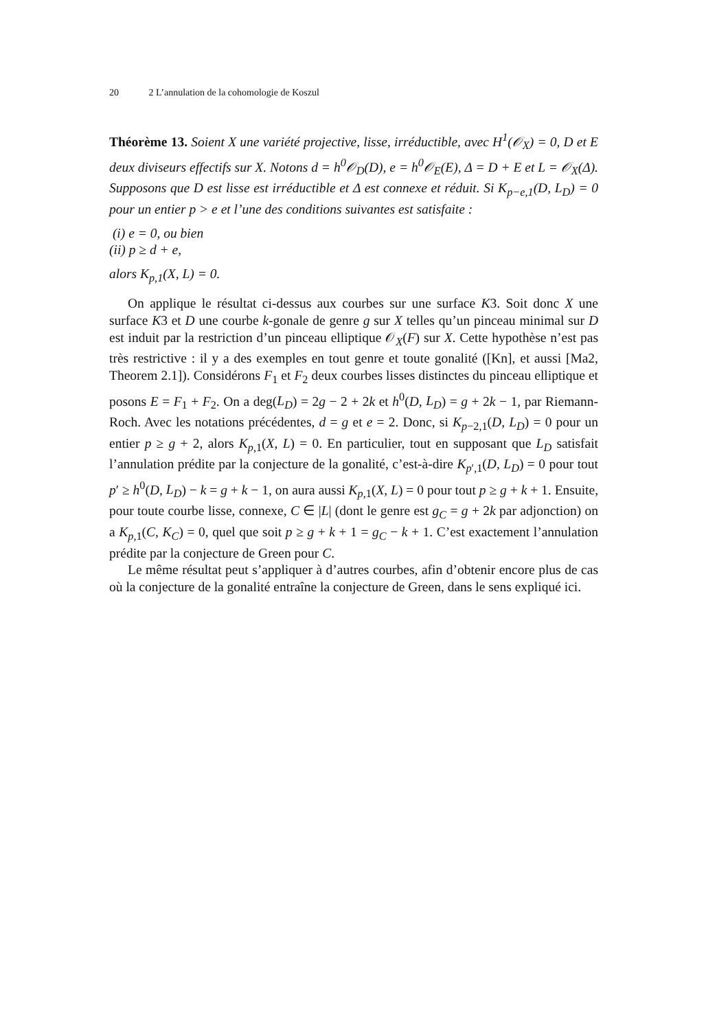20 2 L’annulation de la cohomologie de Koszul
Théorème 13. Soient X une variété projective, lisse, irréductible, avec H<sup>1</sup>(𝒪<sub>X</sub>) = 0, D et E deux diviseurs effectifs sur X. Notons d = h<sup>0</sup>𝒪<sub>D</sub>(D), e = h<sup>0</sup>𝒪<sub>E</sub>(E), Δ = D + E et L = 𝒪<sub>X</sub>(Δ). Supposons que D est lisse est irréductible et Δ est connexe et réduit. Si K<sub>p−e,1</sub>(D, L<sub>D</sub>) = 0 pour un entier p > e et l’une des conditions suivantes est satisfaite :
(i) e = 0, ou bien
(ii) p ≥ d + e,
alors K<sub>p,1</sub>(X, L) = 0.
On applique le résultat ci-dessus aux courbes sur une surface K3. Soit donc X une surface K3 et D une courbe k-gonale de genre g sur X telles qu’un pinceau minimal sur D est induit par la restriction d’un pinceau elliptique 𝒪<sub>X</sub>(F) sur X. Cette hypothèse n’est pas très restrictive : il y a des exemples en tout genre et toute gonalité ([Kn], et aussi [Ma2, Theorem 2.1]). Considérons F<sub>1</sub> et F<sub>2</sub> deux courbes lisses distinctes du pinceau elliptique et posons E = F<sub>1</sub> + F<sub>2</sub>. On a deg(L<sub>D</sub>) = 2g − 2 + 2k et h<sup>0</sup>(D, L<sub>D</sub>) = g + 2k − 1, par Riemann-Roch. Avec les notations précédentes, d = g et e = 2. Donc, si K<sub>p−2,1</sub>(D, L<sub>D</sub>) = 0 pour un entier p ≥ g + 2, alors K<sub>p,1</sub>(X, L) = 0. En particulier, tout en supposant que L<sub>D</sub> satisfait l’annulation prédite par la conjecture de la gonalité, c’est-à-dire K<sub>p′,1</sub>(D, L<sub>D</sub>) = 0 pour tout p′ ≥ h<sup>0</sup>(D, L<sub>D</sub>) − k = g + k − 1, on aura aussi K<sub>p,1</sub>(X, L) = 0 pour tout p ≥ g + k + 1. Ensuite, pour toute courbe lisse, connexe, C ∈ |L| (dont le genre est g<sub>C</sub> = g + 2k par adjonction) on a K<sub>p,1</sub>(C, K<sub>C</sub>) = 0, quel que soit p ≥ g + k + 1 = g<sub>C</sub> − k + 1. C’est exactement l’annulation prédite par la conjecture de Green pour C.
Le même résultat peut s’appliquer à d’autres courbes, afin d’obtenir encore plus de cas où la conjecture de la gonalité entraîne la conjecture de Green, dans le sens expliqué ici.